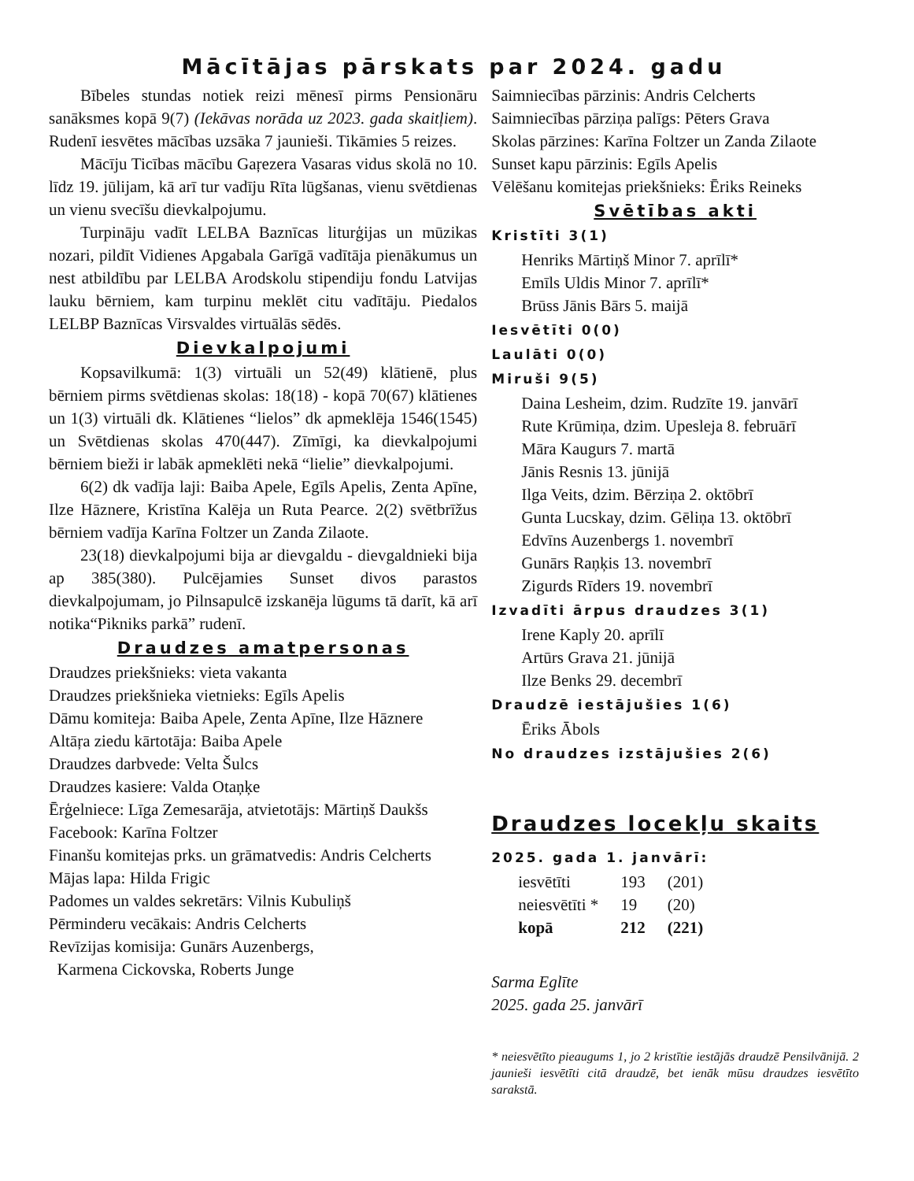Mācītājas pārskats par 2024. gadu
Bībeles stundas notiek reizi mēnesī pirms Pensionāru sanāksmes kopā 9(7) (Iekāvas norāda uz 2023. gada skaitļiem). Rudenī iesvētes mācības uzsāka 7 jaunieši. Tikāmies 5 reizes.
Mācīju Ticības mācību Gaŗezera Vasaras vidus skolā no 10. līdz 19. jūlijam, kā arī tur vadīju Rīta lūgšanas, vienu svētdienas un vienu svecīšu dievkalpojumu.
Turpināju vadīt LELBA Baznīcas liturģijas un mūzikas nozari, pildīt Vidienes Apgabala Garīgā vadītāja pienākumus un nest atbildību par LELBA Arodskolu stipendiju fondu Latvijas lauku bērniem, kam turpinu meklēt citu vadītāju. Piedalos LELBP Baznīcas Virsvaldes virtuālās sēdēs.
Dievkalpojumi
Kopsavilkumā: 1(3) virtuāli un 52(49) klātienē, plus bērniem pirms svētdienas skolas: 18(18) - kopā 70(67) klātienes un 1(3) virtuāli dk. Klātienes “lielos” dk apmeklēja 1546(1545) un Svētdienas skolas 470(447). Zīmīgi, ka dievkalpojumi bērniem bieži ir labāk apmeklēti nekā “lielie” dievkalpojumi.
6(2) dk vadīja laji: Baiba Apele, Egīls Apelis, Zenta Apīne, Ilze Hāznere, Kristīna Kalēja un Ruta Pearce. 2(2) svētbrīžus bērniem vadīja Karīna Foltzer un Zanda Zilaote.
23(18) dievkalpojumi bija ar dievgaldu - dievgaldnieki bija ap 385(380). Pulcējamies Sunset divos parastos dievkalpojumam, jo Pilnsapulcē izskanēja lūgums tā darīt, kā arī notika“Pikniks parkā” rudenī.
Draudzes amatpersonas
Draudzes priekšnieks: vieta vakanta
Draudzes priekšnieka vietnieks: Egīls Apelis
Dāmu komiteja: Baiba Apele, Zenta Apīne, Ilze Hāznere
Altāŗa ziedu kārtotāja: Baiba Apele
Draudzes darbvede: Velta Šulcs
Draudzes kasiere: Valda Otaņķe
Ērģelniece: Līga Zemesarāja, atvietotājs: Mārtiņš Daukšs
Facebook: Karīna Foltzer
Finanšu komitejas prks. un grāmatvedis: Andris Celcherts
Mājas lapa: Hilda Frigic
Padomes un valdes sekretārs: Vilnis Kubuliņš
Pērminderu vecākais: Andris Celcherts
Revīzijas komisija: Gunārs Auzenbergs,
Karmena Cickovska, Roberts Junge
Saimniecības pārzinis: Andris Celcherts
Saimniecības pārziņa palīgs: Pēters Grava
Skolas pārzines: Karīna Foltzer un Zanda Zilaote
Sunset kapu pārzinis: Egīls Apelis
Vēlēšanu komitejas priekšnieks: Ēriks Reineks
Svētības akti
Kristīti 3(1)
Henriks Mārtiņš Minor 7. aprīlī*
Emīls Uldis Minor 7. aprīlī*
Brūss Jānis Bārs 5. maijā
Iesvētīti 0(0)
Laulāti 0(0)
Miruši 9(5)
Daina Lesheim, dzim. Rudzīte 19. janvārī
Rute Krūmiņa, dzim. Upesleja 8. februārī
Māra Kaugurs 7. martā
Jānis Resnis 13. jūnijā
Ilga Veits, dzim. Bērziņa 2. oktōbrī
Gunta Lucskay, dzim. Gēliņa 13. oktōbrī
Edvīns Auzenbergs 1. novembrī
Gunārs Raņķis 13. novembrī
Zigurds Rīders 19. novembrī
Izvadīti ārpus draudzes 3(1)
Irene Kaply 20. aprīlī
Artūrs Grava 21. jūnijā
Ilze Benks 29. decembrī
Draudzē iestājušies 1(6)
Ēriks Ābols
No draudzes izstājušies 2(6)
Draudzes locekļu skaits
2025. gada 1. janvārī:
| iesvētīti | 193 | (201) |
| neiesvētīti * | 19 | (20) |
| kopā | 212 | (221) |
Sarma Eglīte
2025. gada 25. janvārī
* neiesvētīto pieaugums 1, jo 2 kristītie iestājās draudzē Pensilvānijā. 2 jaunieši iesvētīti citā draudzē, bet ienāk mūsu draudzes iesvētīto sarakstā.